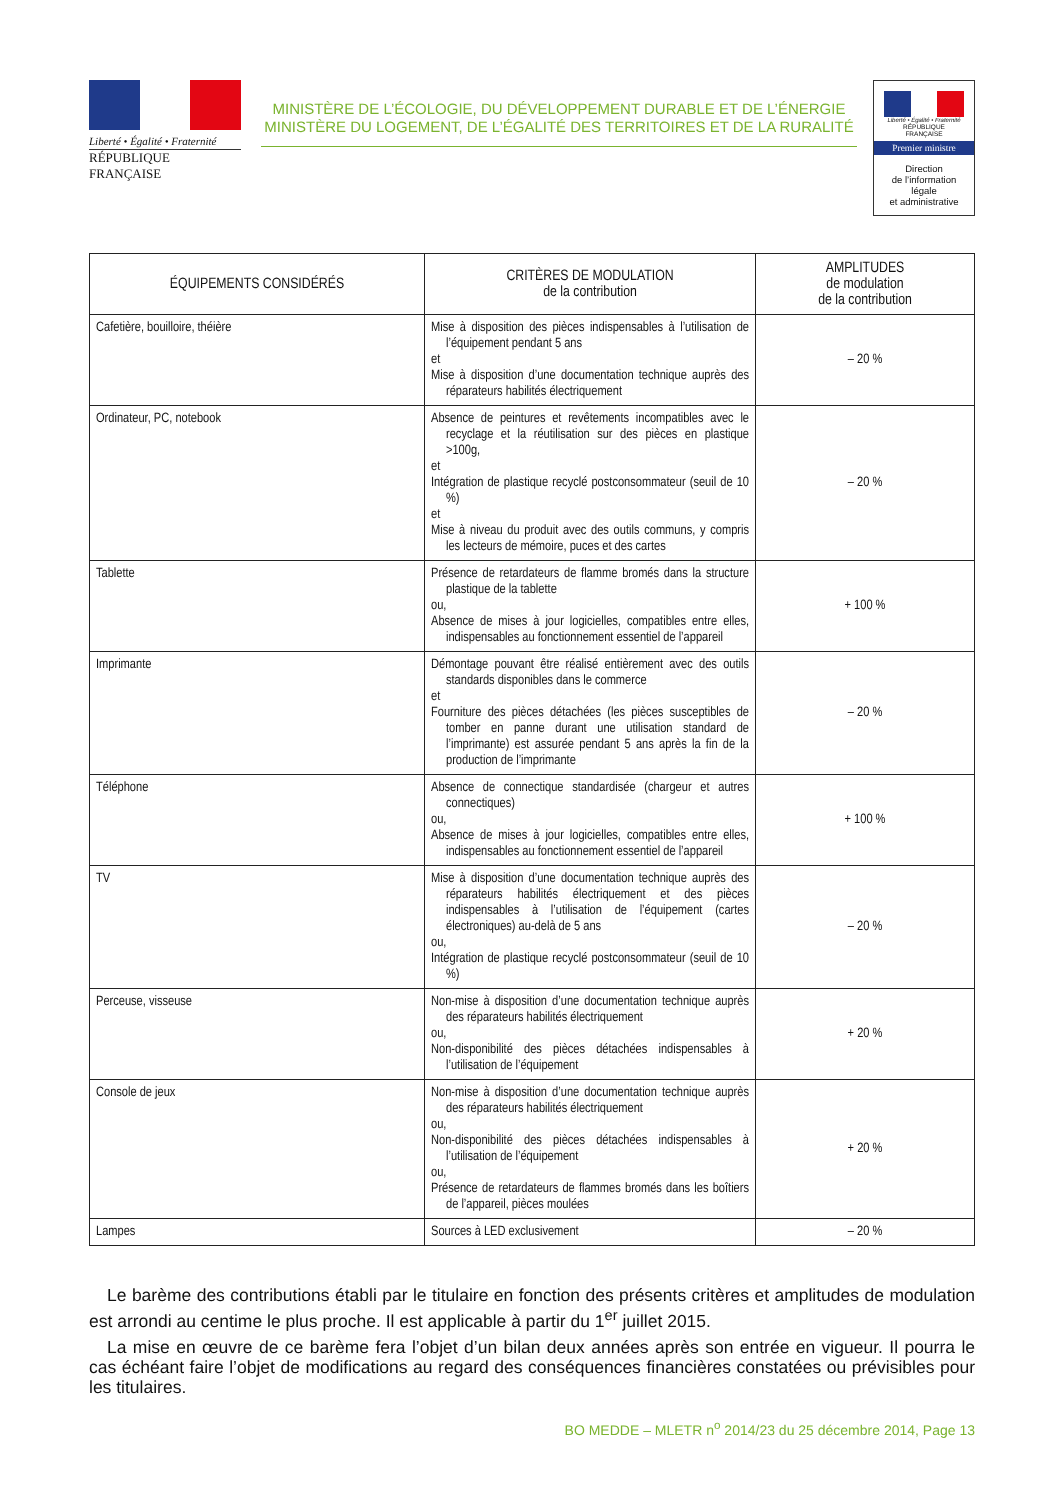Liberté • Égalité • Fraternité
RÉPUBLIQUE FRANÇAISE
MINISTÈRE DE L’ÉCOLOGIE, DU DÉVELOPPEMENT DURABLE ET DE L’ÉNERGIE
MINISTÈRE DU LOGEMENT, DE L’ÉGALITÉ DES TERRITOIRES ET DE LA RURALITÉ
Liberté • Égalité • Fraternité
RÉPUBLIQUE FRANÇAISE
Premier ministre
Direction
de l’information
légale
et administrative
| ÉQUIPEMENTS CONSIDÉRÉS | CRITÈRES DE MODULATION de la contribution | AMPLITUDES de modulation de la contribution |
| --- | --- | --- |
| Cafetière, bouilloire, théière | Mise à disposition des pièces indispensables à l’utilisation de l’équipement pendant 5 ans et Mise à disposition d’une documentation technique auprès des réparateurs habilités électriquement | – 20 % |
| Ordinateur, PC, notebook | Absence de peintures et revêtements incompatibles avec le recyclage et la réutilisation sur des pièces en plastique >100g, et Intégration de plastique recyclé postconsommateur (seuil de 10 %) et Mise à niveau du produit avec des outils communs, y compris les lecteurs de mémoire, puces et des cartes | – 20 % |
| Tablette | Présence de retardateurs de flamme bromés dans la structure plastique de la tablette ou, Absence de mises à jour logicielles, compatibles entre elles, indispensables au fonctionnement essentiel de l’appareil | + 100 % |
| Imprimante | Démontage pouvant être réalisé entièrement avec des outils standards disponibles dans le commerce et Fourniture des pièces détachées (les pièces susceptibles de tomber en panne durant une utilisation standard de l’imprimante) est assurée pendant 5 ans après la fin de la production de l’imprimante | – 20 % |
| Téléphone | Absence de connectique standardisée (chargeur et autres connectiques) ou, Absence de mises à jour logicielles, compatibles entre elles, indispensables au fonctionnement essentiel de l’appareil | + 100 % |
| TV | Mise à disposition d’une documentation technique auprès des réparateurs habilités électriquement et des pièces indispensables à l’utilisation de l’équipement (cartes électroniques) au-delà de 5 ans ou, Intégration de plastique recyclé postconsommateur (seuil de 10 %) | – 20 % |
| Perceuse, visseuse | Non-mise à disposition d’une documentation technique auprès des réparateurs habilités électriquement ou, Non-disponibilité des pièces détachées indispensables à l’utilisation de l’équipement | + 20 % |
| Console de jeux | Non-mise à disposition d’une documentation technique auprès des réparateurs habilités électriquement ou, Non-disponibilité des pièces détachées indispensables à l’utilisation de l’équipement ou, Présence de retardateurs de flammes bromés dans les boîtiers de l’appareil, pièces moulées | + 20 % |
| Lampes | Sources à LED exclusivement | – 20 % |
Le barème des contributions établi par le titulaire en fonction des présents critères et amplitudes de modulation est arrondi au centime le plus proche. Il est applicable à partir du 1<sup>er</sup> juillet 2015.
La mise en œuvre de ce barème fera l’objet d’un bilan deux années après son entrée en vigueur. Il pourra le cas échéant faire l’objet de modifications au regard des conséquences financières constatées ou prévisibles pour les titulaires.
BO MEDDE – MLETR n<sup>o</sup> 2014/23 du 25 décembre 2014, Page 13